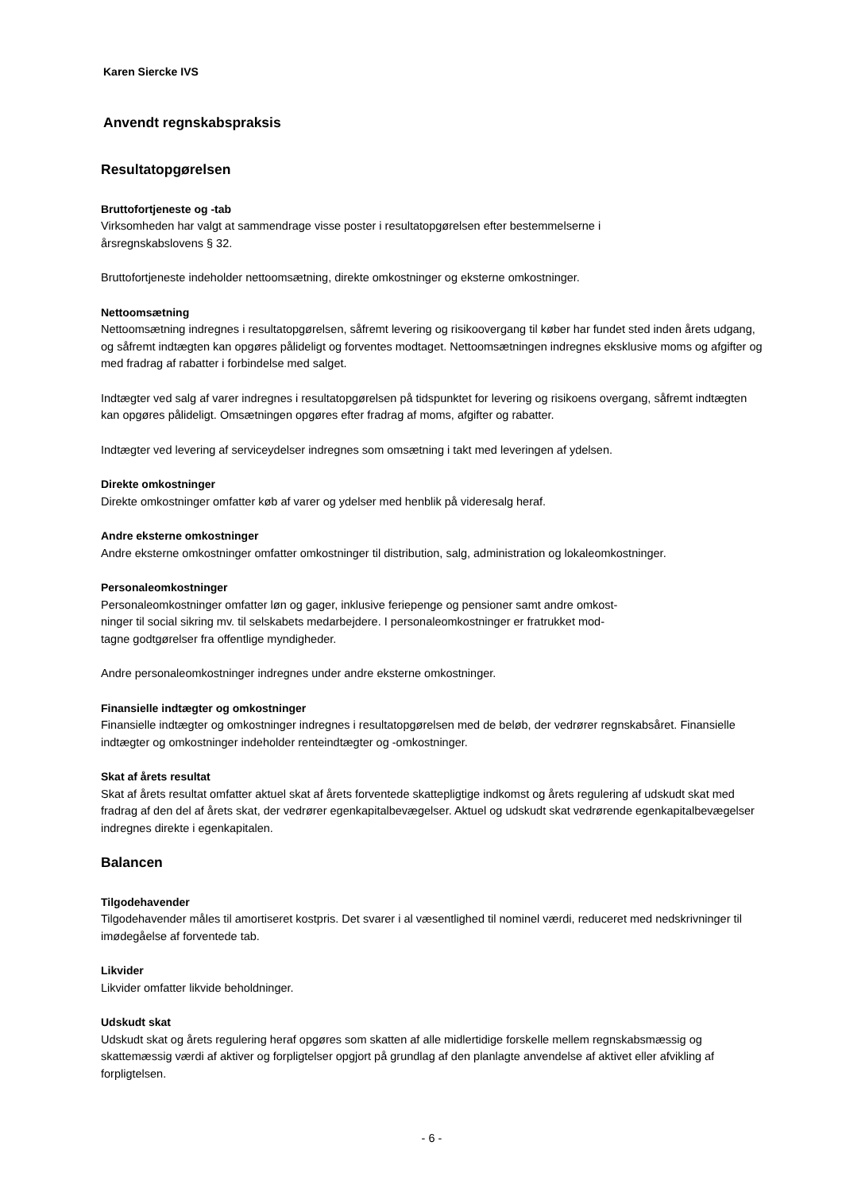Karen Siercke IVS
Anvendt regnskabspraksis
Resultatopgørelsen
Bruttofortjeneste og -tab
Virksomheden har valgt at sammendrage visse poster i resultatopgørelsen efter bestemmelserne i
årsregnskabslovens § 32.
Bruttofortjeneste indeholder nettoomsætning, direkte omkostninger og eksterne omkostninger.
Nettoomsætning
Nettoomsætning indregnes i resultatopgørelsen, såfremt levering og risikoovergang til køber har fundet sted inden årets udgang, og såfremt indtægten kan opgøres pålideligt og forventes modtaget. Nettoomsætningen indregnes eksklusive moms og afgifter og med fradrag af rabatter i forbindelse med salget.
Indtægter ved salg af varer indregnes i resultatopgørelsen på tidspunktet for levering og risikoens overgang, såfremt indtægten kan opgøres pålideligt. Omsætningen opgøres efter fradrag af moms, afgifter og rabatter.
Indtægter ved levering af serviceydelser indregnes som omsætning i takt med leveringen af ydelsen.
Direkte omkostninger
Direkte omkostninger omfatter køb af varer og ydelser med henblik på videresalg heraf.
Andre eksterne omkostninger
Andre eksterne omkostninger omfatter omkostninger til distribution, salg, administration og lokaleomkostninger.
Personaleomkostninger
Personaleomkostninger omfatter løn og gager, inklusive feriepenge og pensioner samt andre omkost-
ninger til social sikring mv. til selskabets medarbejdere. I personaleomkostninger er fratrukket mod-
tagne godtgørelser fra offentlige myndigheder.
Andre personaleomkostninger indregnes under andre eksterne omkostninger.
Finansielle indtægter og omkostninger
Finansielle indtægter og omkostninger indregnes i resultatopgørelsen med de beløb, der vedrører regnskabsåret. Finansielle indtægter og omkostninger indeholder renteindtægter og -omkostninger.
Skat af årets resultat
Skat af årets resultat omfatter aktuel skat af årets forventede skattepligtige indkomst og årets regulering af udskudt skat med fradrag af den del af årets skat, der vedrører egenkapitalbevægelser. Aktuel og udskudt skat vedrørende egenkapitalbevægelser indregnes direkte i egenkapitalen.
Balancen
Tilgodehavender
Tilgodehavender måles til amortiseret kostpris. Det svarer i al væsentlighed til nominel værdi, reduceret med nedskrivninger til imødegåelse af forventede tab.
Likvider
Likvider omfatter likvide beholdninger.
Udskudt skat
Udskudt skat og årets regulering heraf opgøres som skatten af alle midlertidige forskelle mellem regnskabsmæssig og skattemæssig værdi af aktiver og forpligtelser opgjort på grundlag af den planlagte anvendelse af aktivet eller afvikling af forpligtelsen.
- 6 -